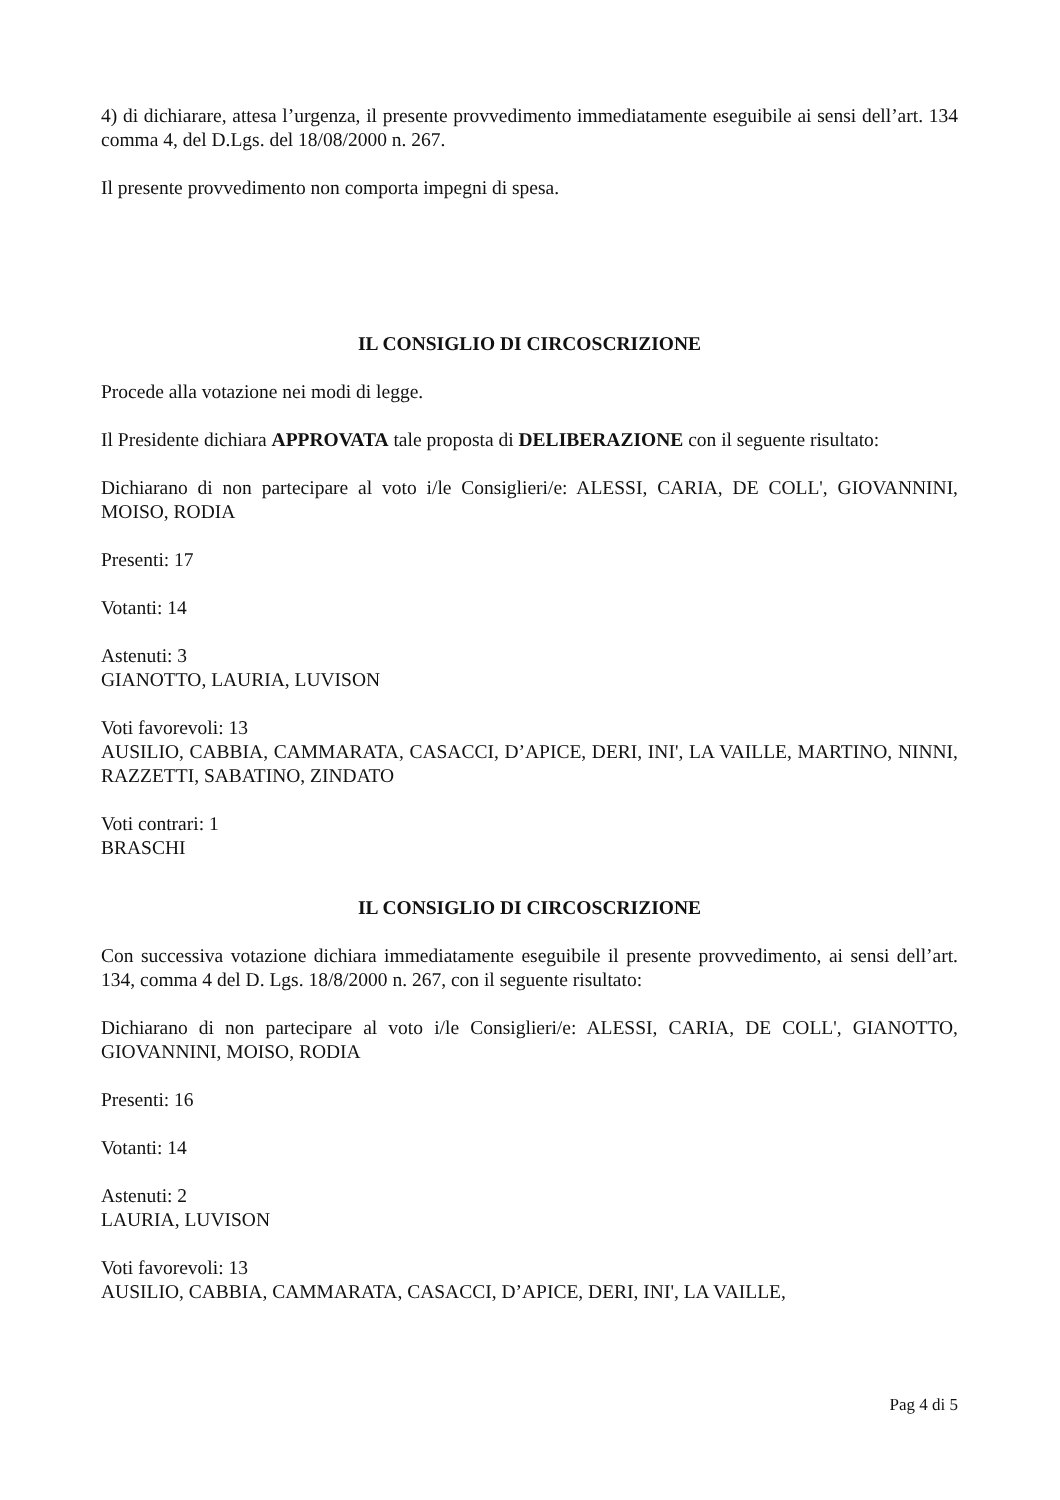4) di dichiarare, attesa l’urgenza, il presente provvedimento immediatamente eseguibile ai sensi dell’art. 134 comma 4, del D.Lgs. del 18/08/2000 n. 267.
Il presente provvedimento non comporta impegni di spesa.
IL CONSIGLIO DI CIRCOSCRIZIONE
Procede alla votazione nei modi di legge.
Il Presidente dichiara APPROVATA tale proposta di DELIBERAZIONE con il seguente risultato:
Dichiarano di non partecipare al voto i/le Consiglieri/e: ALESSI, CARIA, DE COLL', GIOVANNINI, MOISO, RODIA
Presenti: 17
Votanti: 14
Astenuti: 3
GIANOTTO, LAURIA, LUVISON
Voti favorevoli: 13
AUSILIO, CABBIA, CAMMARATA, CASACCI, D’APICE, DERI, INI', LA VAILLE, MARTINO, NINNI, RAZZETTI, SABATINO, ZINDATO
Voti contrari: 1
BRASCHI
IL CONSIGLIO DI CIRCOSCRIZIONE
Con successiva votazione dichiara immediatamente eseguibile il presente provvedimento, ai sensi dell’art. 134, comma 4 del D. Lgs. 18/8/2000 n. 267, con il seguente risultato:
Dichiarano di non partecipare al voto i/le Consiglieri/e: ALESSI, CARIA, DE COLL', GIANOTTO, GIOVANNINI, MOISO, RODIA
Presenti: 16
Votanti: 14
Astenuti: 2
LAURIA, LUVISON
Voti favorevoli: 13
AUSILIO, CABBIA, CAMMARATA, CASACCI, D’APICE, DERI, INI', LA VAILLE,
Pag 4 di 5